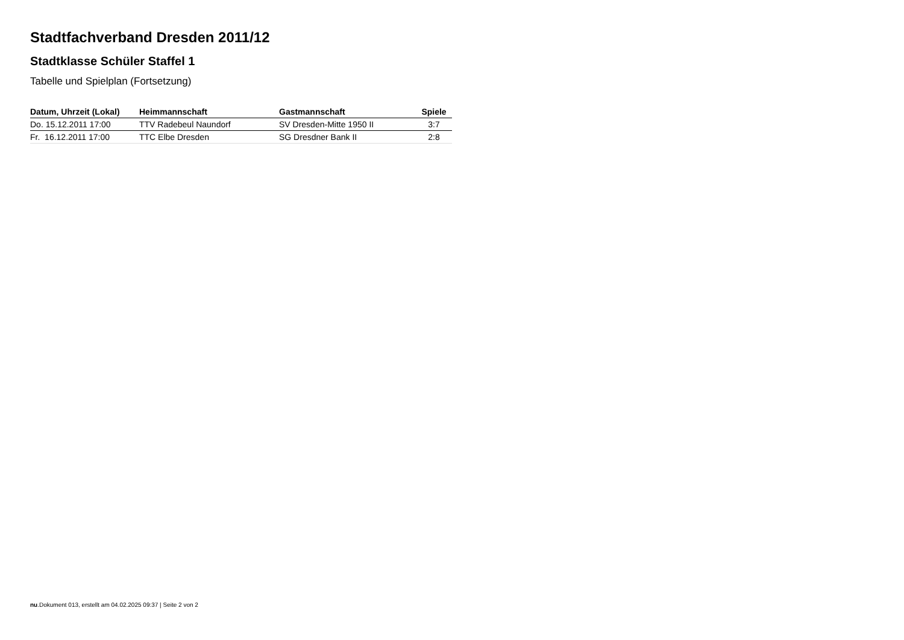Stadtfachverband Dresden 2011/12
Stadtklasse Schüler Staffel 1
Tabelle und Spielplan (Fortsetzung)
| Datum, Uhrzeit (Lokal) | Heimmannschaft | Gastmannschaft | Spiele |
| --- | --- | --- | --- |
| Do. 15.12.2011 17:00 | TTV Radebeul Naundorf | SV Dresden-Mitte 1950 II | 3:7 |
| Fr. 16.12.2011 17:00 | TTC Elbe Dresden | SG Dresdner Bank II | 2:8 |
nu.Dokument 013, erstellt am 04.02.2025 09:37 | Seite 2 von 2